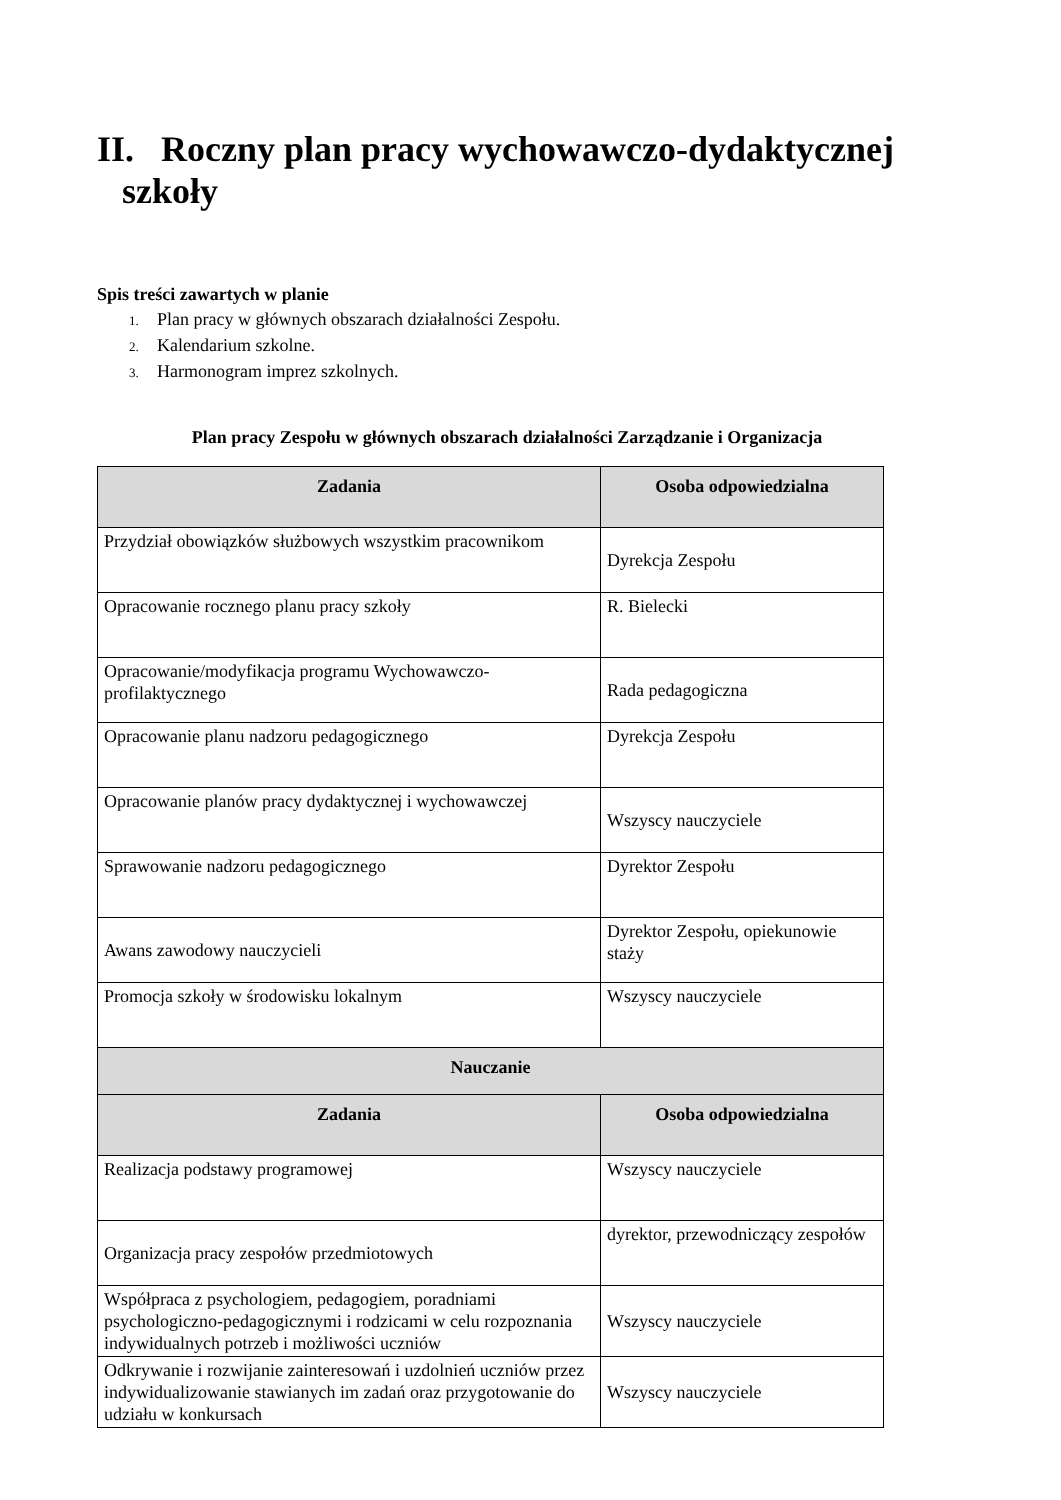II. Roczny plan pracy wychowawczo-dydaktycznej
szkoły
Spis treści zawartych w planie
1. Plan pracy w głównych obszarach działalności Zespołu.
2. Kalendarium szkolne.
3. Harmonogram imprez szkolnych.
Plan pracy Zespołu w głównych obszarach działalności Zarządzanie i Organizacja
| Zadania | Osoba odpowiedzialna |
| --- | --- |
| Przydział obowiązków służbowych wszystkim pracownikom | Dyrekcja Zespołu |
| Opracowanie rocznego planu pracy szkoły | R. Bielecki |
| Opracowanie/modyfikacja programu Wychowawczo-profilaktycznego | Rada pedagogiczna |
| Opracowanie planu nadzoru pedagogicznego | Dyrekcja Zespołu |
| Opracowanie planów pracy dydaktycznej i wychowawczej | Wszyscy nauczyciele |
| Sprawowanie nadzoru pedagogicznego | Dyrektor Zespołu |
| Awans zawodowy nauczycieli | Dyrektor Zespołu, opiekunowie staży |
| Promocja szkoły w środowisku lokalnym | Wszyscy nauczyciele |
| Nauczanie | |
| Zadania | Osoba odpowiedzialna |
| Realizacja podstawy programowej | Wszyscy nauczyciele |
| Organizacja pracy zespołów przedmiotowych | dyrektor, przewodniczący zespołów |
| Współpraca z psychologiem, pedagogiem, poradniami psychologiczno-pedagogicznymi i rodzicami w celu rozpoznania indywidualnych potrzeb i możliwości uczniów | Wszyscy nauczyciele |
| Odkrywanie i rozwijanie zainteresowań i uzdolnień uczniów przez indywidualizowanie stawianych im zadań oraz przygotowanie do udziału w konkursach | Wszyscy nauczyciele |